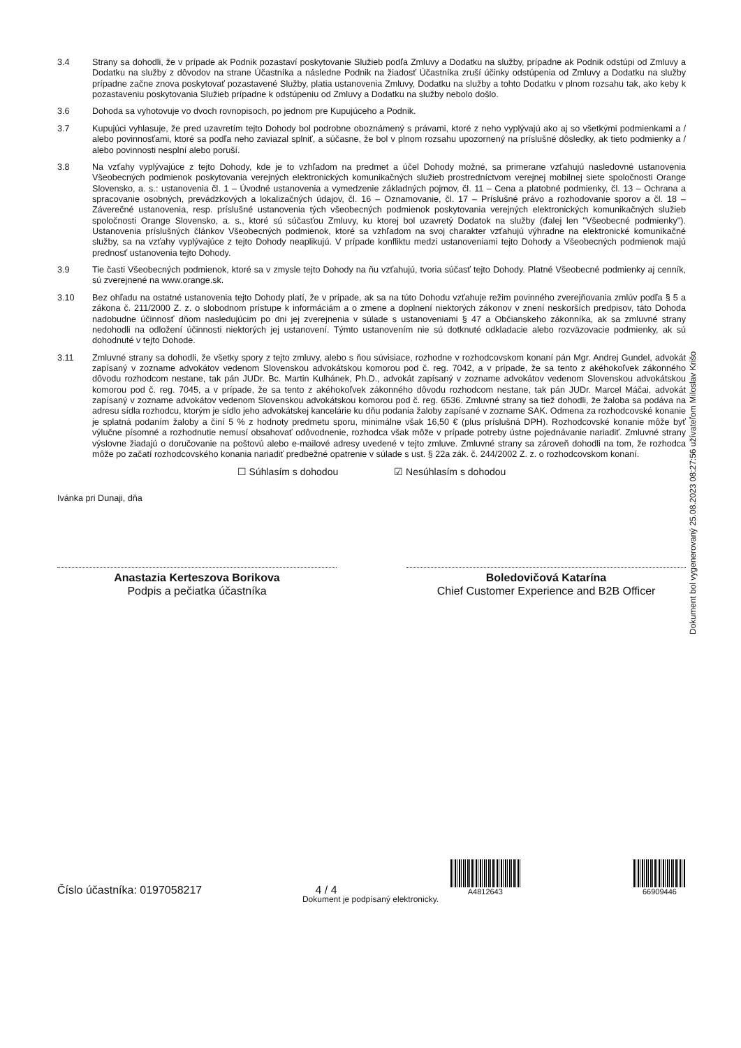3.4 Strany sa dohodli, že v prípade ak Podnik pozastaví poskytovanie Služieb podľa Zmluvy a Dodatku na služby, prípadne ak Podnik odstúpi od Zmluvy a Dodatku na služby z dôvodov na strane Účastníka a následne Podnik na žiadosť Účastníka zruší účinky odstúpenia od Zmluvy a Dodatku na služby prípadne začne znova poskytovať pozastavené Služby, platia ustanovenia Zmluvy, Dodatku na služby a tohto Dodatku v plnom rozsahu tak, ako keby k pozastaveniu poskytovania Služieb prípadne k odstúpeniu od Zmluvy a Dodatku na služby nebolo došlo.
3.6 Dohoda sa vyhotovuje vo dvoch rovnopisoch, po jednom pre Kupujúceho a Podnik.
3.7 Kupujúci vyhlasuje, že pred uzavretím tejto Dohody bol podrobne oboznámený s právami, ktoré z neho vyplývajú ako aj so všetkými podmienkami a / alebo povinnosťami, ktoré sa podľa neho zaviazal splniť, a súčasne, že bol v plnom rozsahu upozornený na príslušné dôsledky, ak tieto podmienky a / alebo povinnosti nesplní alebo poruší.
3.8 Na vzťahy vyplývajúce z tejto Dohody, kde je to vzhľadom na predmet a účel Dohody možné, sa primerane vzťahujú nasledovné ustanovenia Všeobecných podmienok poskytovania verejných elektronických komunikačných služieb prostredníctvom verejnej mobilnej siete spoločnosti Orange Slovensko, a. s.: ustanovenia čl. 1 – Úvodné ustanovenia a vymedzenie základných pojmov, čl. 11 – Cena a platobné podmienky, čl. 13 – Ochrana a spracovanie osobných, prevádzkových a lokalizačných údajov, čl. 16 – Oznamovanie, čl. 17 – Príslušné právo a rozhodovanie sporov a čl. 18 – Záverečné ustanovenia, resp. príslušné ustanovenia tých všeobecných podmienok poskytovania verejných elektronických komunikačných služieb spoločnosti Orange Slovensko, a. s., ktoré sú súčasťou Zmluvy, ku ktorej bol uzavretý Dodatok na služby (ďalej len "Všeobecné podmienky"). Ustanovenia príslušných článkov Všeobecných podmienok, ktoré sa vzhľadom na svoj charakter vzťahujú výhradne na elektronické komunikačné služby, sa na vzťahy vyplývajúce z tejto Dohody neaplikujú. V prípade konfliktu medzi ustanoveniami tejto Dohody a Všeobecných podmienok majú prednosť ustanovenia tejto Dohody.
3.9 Tie časti Všeobecných podmienok, ktoré sa v zmysle tejto Dohody na ňu vzťahujú, tvoria súčasť tejto Dohody. Platné Všeobecné podmienky aj cenník, sú zverejnené na www.orange.sk.
3.10 Bez ohľadu na ostatné ustanovenia tejto Dohody platí, že v prípade, ak sa na túto Dohodu vzťahuje režim povinného zverejňovania zmlúv podľa § 5 a zákona č. 211/2000 Z. z. o slobodnom prístupe k informáciám a o zmene a doplnení niektorých zákonov v znení neskorších predpisov, táto Dohoda nadobudne účinnosť dňom nasledujúcim po dni jej zverejnenia v súlade s ustanoveniami § 47 a Občianskeho zákonníka, ak sa zmluvné strany nedohodli na odložení účinnosti niektorých jej ustanovení. Týmto ustanovením nie sú dotknuté odkladacie alebo rozväzovacie podmienky, ak sú dohodnuté v tejto Dohode.
3.11 Zmluvné strany sa dohodli, že všetky spory z tejto zmluvy, alebo s ňou súvisiace, rozhodne v rozhodcovskom konaní pán Mgr. Andrej Gundel, advokát zapísaný v zozname advokátov vedenom Slovenskou advokátskou komorou pod č. reg. 7042, a v prípade, že sa tento z akéhokoľvek zákonného dôvodu rozhodcom nestane, tak pán JUDr. Bc. Martin Kulhánek, Ph.D., advokát zapísaný v zozname advokátov vedenom Slovenskou advokátskou komorou pod č. reg. 7045, a v prípade, že sa tento z akéhokoľvek zákonného dôvodu rozhodcom nestane, tak pán JUDr. Marcel Máčai, advokát zapísaný v zozname advokátov vedenom Slovenskou advokátskou komorou pod č. reg. 6536. Zmluvné strany sa tiež dohodli, že žaloba sa podáva na adresu sídla rozhodcu, ktorým je sídlo jeho advokátskej kancelárie ku dňu podania žaloby zapísané v zozname SAK. Odmena za rozhodcovské konanie je splatná podaním žaloby a činí 5 % z hodnoty predmetu sporu, minimálne však 16,50 € (plus príslušná DPH). Rozhodcovské konanie môže byť výlučne písomné a rozhodnutie nemusí obsahovať odôvodnenie, rozhodca však môže v prípade potreby ústne pojednávanie nariadiť. Zmluvné strany výslovne žiadajú o doručovanie na poštovú alebo e-mailové adresy uvedené v tejto zmluve. Zmluvné strany sa zároveň dohodli na tom, že rozhodca môže po začatí rozhodcovského konania nariadiť predbežné opatrenie v súlade s ust. § 22a zák. č. 244/2002 Z. z. o rozhodcovskom konaní.
☐ Súhlasím s dohodou ☑ Nesúhlasím s dohodou
Ivánka pri Dunaji, dňa
Anastazia Kerteszova Borikova
Podpis a pečiatka účastníka
Boledovičová Katarína
Chief Customer Experience and B2B Officer
Dokument bol vygenerovaný 25.08.2023 08:27:56 užívateľom Miloslav Krišo
Číslo účastníka: 0197058217
4 / 4
A4812643
66909446
Dokument je podpísaný elektronicky.